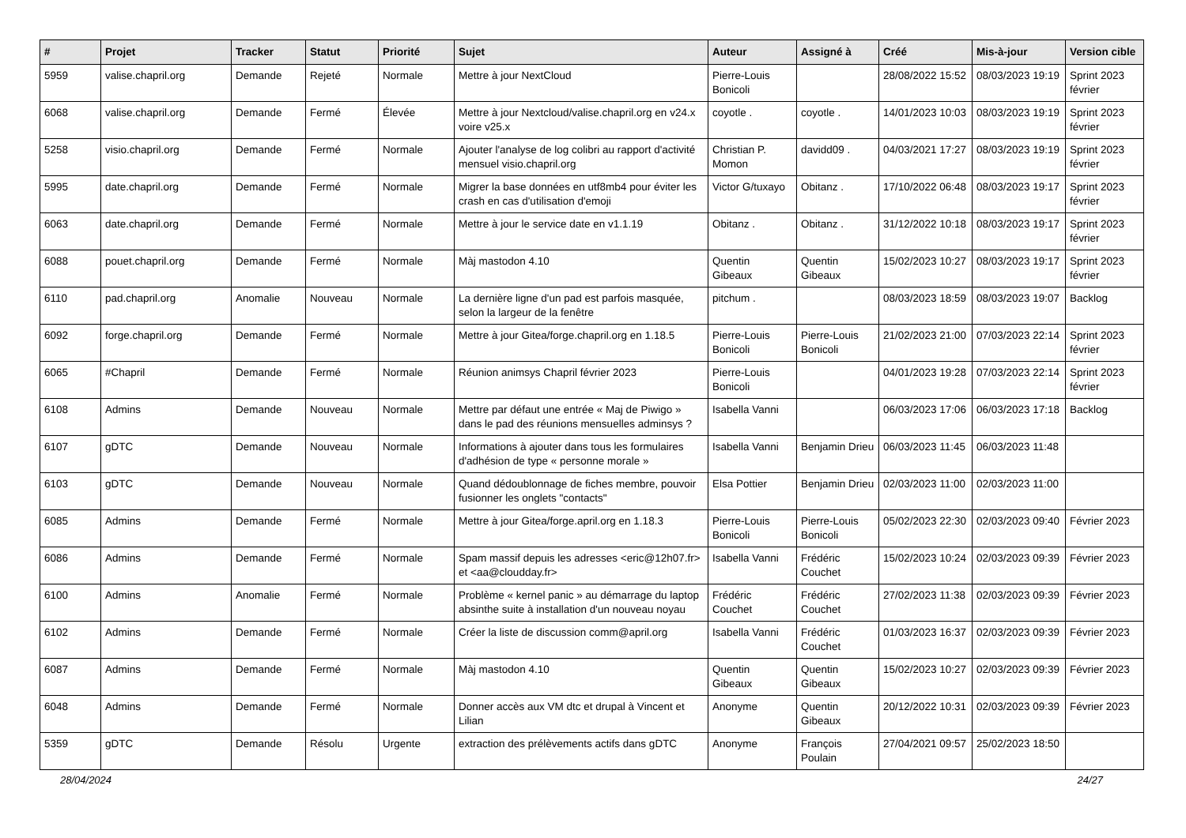| # | Projet | Tracker | Statut | Priorité | Sujet | Auteur | Assigné à | Créé | Mis-à-jour | Version cible |
| --- | --- | --- | --- | --- | --- | --- | --- | --- | --- | --- |
| 5959 | valise.chapril.org | Demande | Rejeté | Normale | Mettre à jour NextCloud | Pierre-Louis Bonicoli | | 28/08/2022 15:52 | 08/03/2023 19:19 | Sprint 2023 février |
| 6068 | valise.chapril.org | Demande | Fermé | Élevée | Mettre à jour Nextcloud/valise.chapril.org en v24.x voire v25.x | coyotle . | coyotle . | 14/01/2023 10:03 | 08/03/2023 19:19 | Sprint 2023 février |
| 5258 | visio.chapril.org | Demande | Fermé | Normale | Ajouter l'analyse de log colibri au rapport d'activité mensuel visio.chapril.org | Christian P. Momon | davidd09 . | 04/03/2021 17:27 | 08/03/2023 19:19 | Sprint 2023 février |
| 5995 | date.chapril.org | Demande | Fermé | Normale | Migrer la base données en utf8mb4 pour éviter les crash en cas d'utilisation d'emoji | Victor G/tuxayo | Obitanz . | 17/10/2022 06:48 | 08/03/2023 19:17 | Sprint 2023 février |
| 6063 | date.chapril.org | Demande | Fermé | Normale | Mettre à jour le service date en v1.1.19 | Obitanz . | Obitanz . | 31/12/2022 10:18 | 08/03/2023 19:17 | Sprint 2023 février |
| 6088 | pouet.chapril.org | Demande | Fermé | Normale | Màj mastodon 4.10 | Quentin Gibeaux | Quentin Gibeaux | 15/02/2023 10:27 | 08/03/2023 19:17 | Sprint 2023 février |
| 6110 | pad.chapril.org | Anomalie | Nouveau | Normale | La dernière ligne d'un pad est parfois masquée, selon la largeur de la fenêtre | pitchum . | | 08/03/2023 18:59 | 08/03/2023 19:07 | Backlog |
| 6092 | forge.chapril.org | Demande | Fermé | Normale | Mettre à jour Gitea/forge.chapril.org en 1.18.5 | Pierre-Louis Bonicoli | Pierre-Louis Bonicoli | 21/02/2023 21:00 | 07/03/2023 22:14 | Sprint 2023 février |
| 6065 | #Chapril | Demande | Fermé | Normale | Réunion animsys Chapril février 2023 | Pierre-Louis Bonicoli | | 04/01/2023 19:28 | 07/03/2023 22:14 | Sprint 2023 février |
| 6108 | Admins | Demande | Nouveau | Normale | Mettre par défaut une entrée « Maj de Piwigo » dans le pad des réunions mensuelles adminsys ? | Isabella Vanni | | 06/03/2023 17:06 | 06/03/2023 17:18 | Backlog |
| 6107 | gDTC | Demande | Nouveau | Normale | Informations à ajouter dans tous les formulaires d'adhésion de type « personne morale » | Isabella Vanni | Benjamin Drieu | 06/03/2023 11:45 | 06/03/2023 11:48 | |
| 6103 | gDTC | Demande | Nouveau | Normale | Quand dédoublonnage de fiches membre, pouvoir fusionner les onglets "contacts" | Elsa Pottier | Benjamin Drieu | 02/03/2023 11:00 | 02/03/2023 11:00 | |
| 6085 | Admins | Demande | Fermé | Normale | Mettre à jour Gitea/forge.april.org en 1.18.3 | Pierre-Louis Bonicoli | Pierre-Louis Bonicoli | 05/02/2023 22:30 | 02/03/2023 09:40 | Février 2023 |
| 6086 | Admins | Demande | Fermé | Normale | Spam massif depuis les adresses <eric@12h07.fr> et <aa@cloudday.fr> | Isabella Vanni | Frédéric Couchet | 15/02/2023 10:24 | 02/03/2023 09:39 | Février 2023 |
| 6100 | Admins | Anomalie | Fermé | Normale | Problème « kernel panic » au démarrage du laptop absinthe suite à installation d'un nouveau noyau | Frédéric Couchet | Frédéric Couchet | 27/02/2023 11:38 | 02/03/2023 09:39 | Février 2023 |
| 6102 | Admins | Demande | Fermé | Normale | Créer la liste de discussion comm@april.org | Isabella Vanni | Frédéric Couchet | 01/03/2023 16:37 | 02/03/2023 09:39 | Février 2023 |
| 6087 | Admins | Demande | Fermé | Normale | Màj mastodon 4.10 | Quentin Gibeaux | Quentin Gibeaux | 15/02/2023 10:27 | 02/03/2023 09:39 | Février 2023 |
| 6048 | Admins | Demande | Fermé | Normale | Donner accès aux VM dtc et drupal à Vincent et Lilian | Anonyme | Quentin Gibeaux | 20/12/2022 10:31 | 02/03/2023 09:39 | Février 2023 |
| 5359 | gDTC | Demande | Résolu | Urgente | extraction des prélèvements actifs dans gDTC | Anonyme | François Poulain | 27/04/2021 09:57 | 25/02/2023 18:50 | |
28/04/2024 24/27